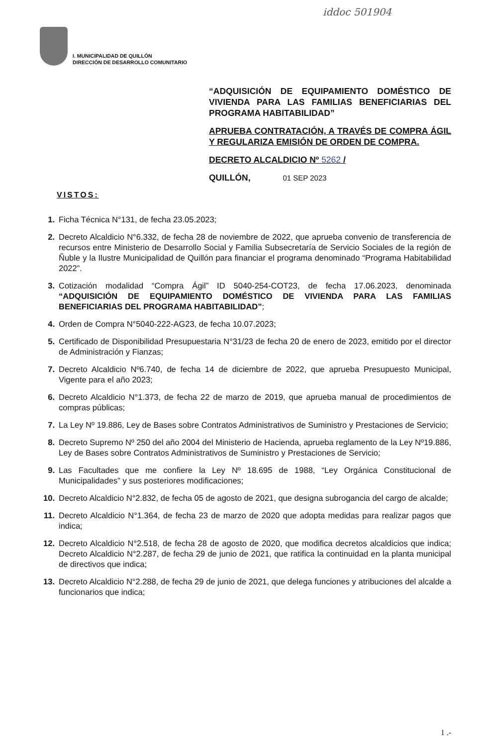iddoc 501904
I. MUNICIPALIDAD DE QUILLÓN
DIRECCIÓN DE DESARROLLO COMUNITARIO
“ADQUISICIÓN DE EQUIPAMIENTO DOMÉSTICO DE VIVIENDA PARA LAS FAMILIAS BENEFICIARIAS DEL PROGRAMA HABITABILIDAD”
APRUEBA CONTRATACIÓN, A TRAVÉS DE COMPRA ÁGIL Y REGULARIZA EMISIÓN DE ORDEN DE COMPRA.
DECRETO ALCALDICIO Nº 5262 /
QUILLÓN, 01 SEP 2023
VISTOS:
1. Ficha Técnica N°131, de fecha 23.05.2023;
2. Decreto Alcaldicio N°6.332, de fecha 28 de noviembre de 2022, que aprueba convenio de transferencia de recursos entre Ministerio de Desarrollo Social y Familia Subsecretaría de Servicio Sociales de la región de Ñuble y la Ilustre Municipalidad de Quillón para financiar el programa denominado “Programa Habitabilidad 2022”.
3. Cotización modalidad “Compra Ágil” ID 5040-254-COT23, de fecha 17.06.2023, denominada “ADQUISICIÓN DE EQUIPAMIENTO DOMÉSTICO DE VIVIENDA PARA LAS FAMILIAS BENEFICIARIAS DEL PROGRAMA HABITABILIDAD”;
4. Orden de Compra N°5040-222-AG23, de fecha 10.07.2023;
5. Certificado de Disponibilidad Presupuestaria N°31/23 de fecha 20 de enero de 2023, emitido por el director de Administración y Fianzas;
7. Decreto Alcaldicio Nº6.740, de fecha 14 de diciembre de 2022, que aprueba Presupuesto Municipal, Vigente para el año 2023;
6. Decreto Alcaldicio N°1.373, de fecha 22 de marzo de 2019, que aprueba manual de procedimientos de compras públicas;
7. La Ley Nº 19.886, Ley de Bases sobre Contratos Administrativos de Suministro y Prestaciones de Servicio;
8. Decreto Supremo Nº 250 del año 2004 del Ministerio de Hacienda, aprueba reglamento de la Ley Nº19.886, Ley de Bases sobre Contratos Administrativos de Suministro y Prestaciones de Servicio;
9. Las Facultades que me confiere la Ley Nº 18.695 de 1988, “Ley Orgánica Constitucional de Municipalidades” y sus posteriores modificaciones;
10. Decreto Alcaldicio N°2.832, de fecha 05 de agosto de 2021, que designa subrogancia del cargo de alcalde;
11. Decreto Alcaldicio N°1.364, de fecha 23 de marzo de 2020 que adopta medidas para realizar pagos que indica;
12. Decreto Alcaldicio N°2.518, de fecha 28 de agosto de 2020, que modifica decretos alcaldicios que indica; Decreto Alcaldicio N°2.287, de fecha 29 de junio de 2021, que ratifica la continuidad en la planta municipal de directivos que indica;
13. Decreto Alcaldicio N°2.288, de fecha 29 de junio de 2021, que delega funciones y atribuciones del alcalde a funcionarios que indica;
1 .-